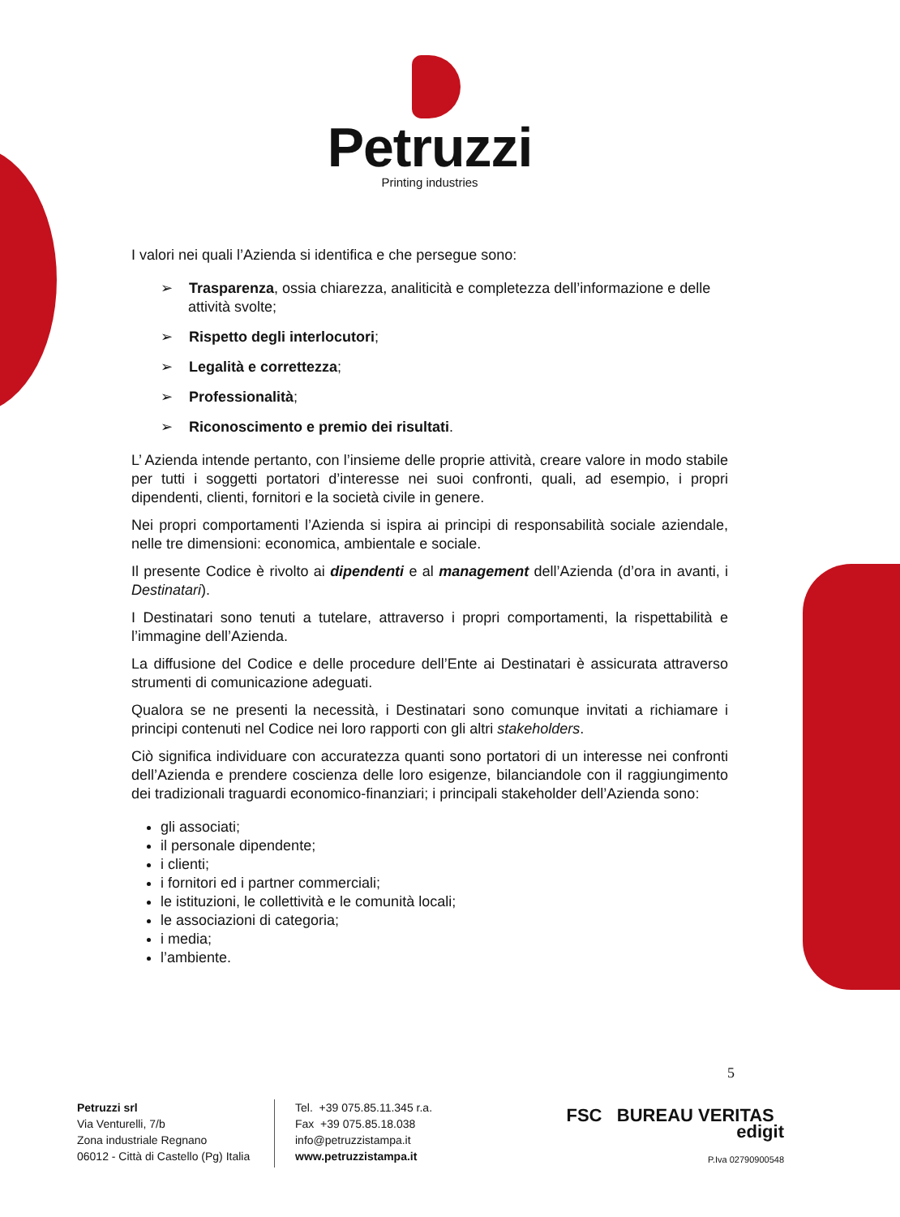Petruzzi
Printing industries
I valori nei quali l’Azienda si identifica e che persegue sono:
➢ Trasparenza, ossia chiarezza, analiticità e completezza dell’informazione e delle attività svolte;
➢ Rispetto degli interlocutori;
➢ Legalità e correttezza;
➢ Professionalità;
➢ Riconoscimento e premio dei risultati.
L’ Azienda intende pertanto, con l’insieme delle proprie attività, creare valore in modo stabile per tutti i soggetti portatori d’interesse nei suoi confronti, quali, ad esempio, i propri dipendenti, clienti, fornitori e la società civile in genere.
Nei propri comportamenti l’Azienda si ispira ai principi di responsabilità sociale aziendale, nelle tre dimensioni: economica, ambientale e sociale.
Il presente Codice è rivolto ai dipendenti e al management dell’Azienda (d’ora in avanti, i Destinatari).
I Destinatari sono tenuti a tutelare, attraverso i propri comportamenti, la rispettabilità e l’immagine dell’Azienda.
La diffusione del Codice e delle procedure dell’Ente ai Destinatari è assicurata attraverso strumenti di comunicazione adeguati.
Qualora se ne presenti la necessità, i Destinatari sono comunque invitati a richiamare i principi contenuti nel Codice nei loro rapporti con gli altri stakeholders.
Ciò significa individuare con accuratezza quanti sono portatori di un interesse nei confronti dell’Azienda e prendere coscienza delle loro esigenze, bilanciandole con il raggiungimento dei tradizionali traguardi economico-finanziari; i principali stakeholder dell’Azienda sono:
gli associati;
il personale dipendente;
i clienti;
i fornitori ed i partner commerciali;
le istituzioni, le collettività e le comunità locali;
le associazioni di categoria;
i media;
l’ambiente.
5
Petruzzi srl
Via Venturelli, 7/b
Zona industriale Regnano
06012 - Città di Castello (Pg) Italia
Tel. +39 075.85.11.345 r.a.
Fax +39 075.85.18.038
info@petruzzistampa.it
www.petruzzistampa.it
FSC BUREAU VERITAS edigit
P.Iva 02790900548